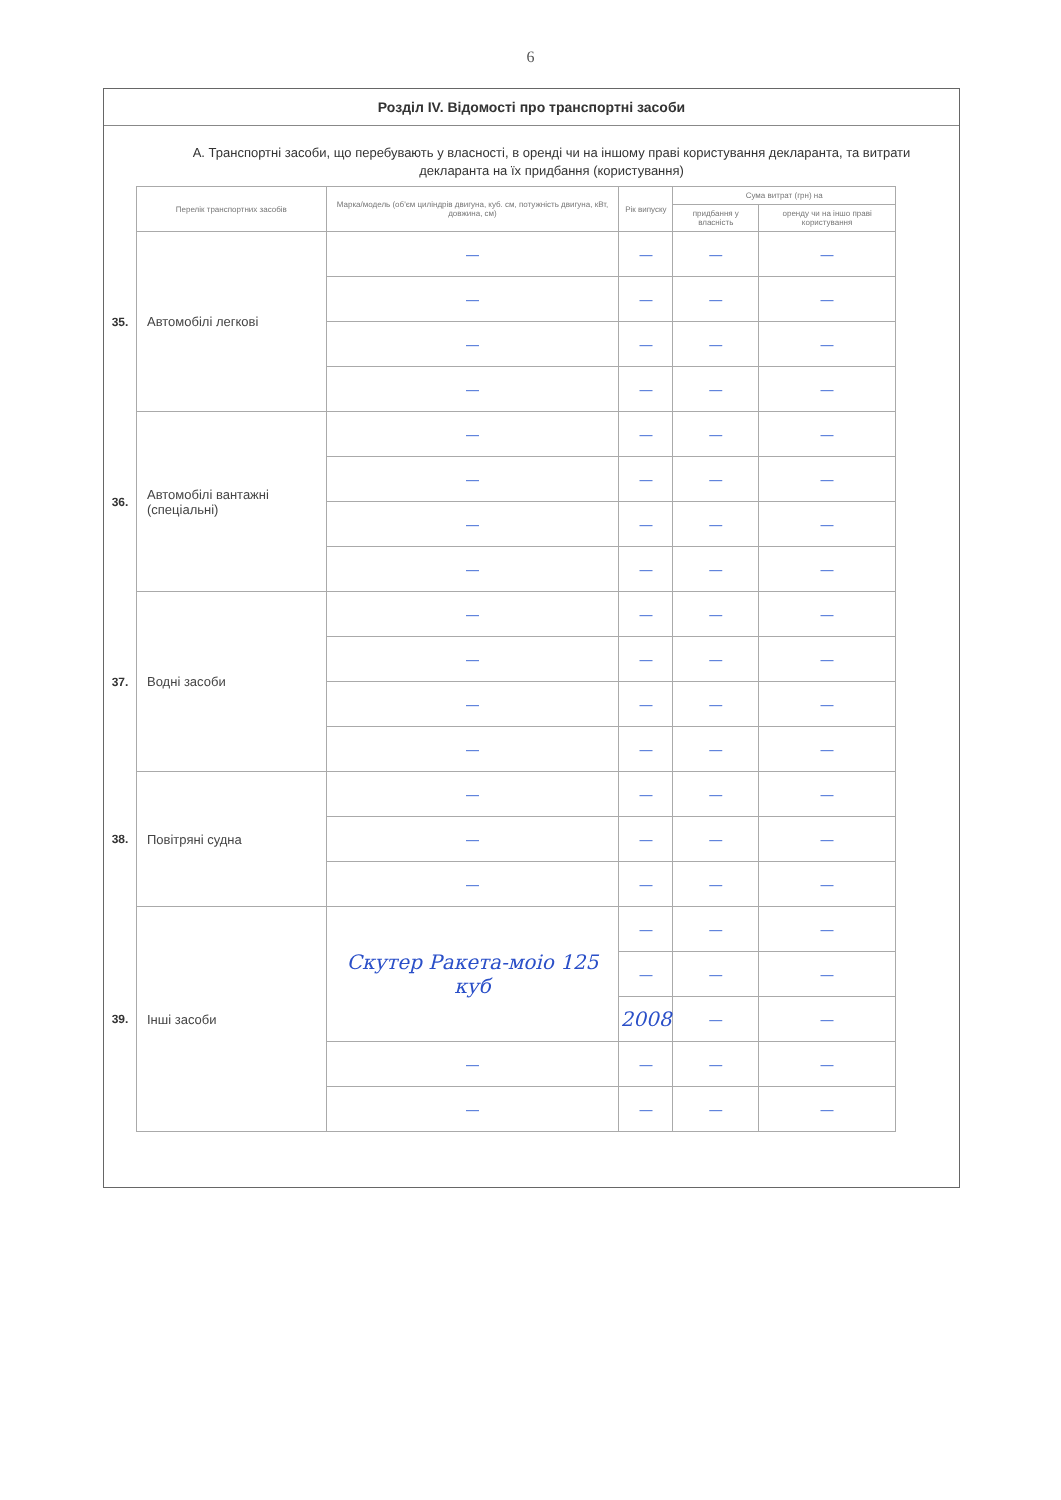6
Розділ IV. Відомості про транспортні засоби
А. Транспортні засоби, що перебувають у власності, в оренді чи на іншому праві користування декларанта, та витрати декларанта на їх придбання (користування)
| | Перелік транспортних засобів | Марка/модель (об'єм циліндрів двигуна, куб. см, потужність двигуна, кВт, довжина, см) | Рік випуску | Сума витрат (грн) на | |
| | | | | придбання у власність | оренду чи на іншо праві користування |
| 35. | Автомобілі легкові | — | — | — | — |
| | | — | — | — | — |
| | | — | — | — | — |
| | | — | — | — | — |
| 36. | Автомобілі вантажні (спеціальні) | — | — | — | — |
| | | — | — | — | — |
| | | — | — | — | — |
| | | — | — | — | — |
| 37. | Водні засоби | — | — | — | — |
| | | — | — | — | — |
| | | — | — | — | — |
| | | — | — | — | — |
| 38. | Повітряні судна | — | — | — | — |
| | | — | — | — | — |
| | | — | — | — | — |
| 39. | Інші засоби | Скутер Ракета-моіо 125 куб | — | — | — |
| | | | — | — | — |
| | | | 2008 | — | — |
| | | — | — | — | — |
| | | — | — | — | — |